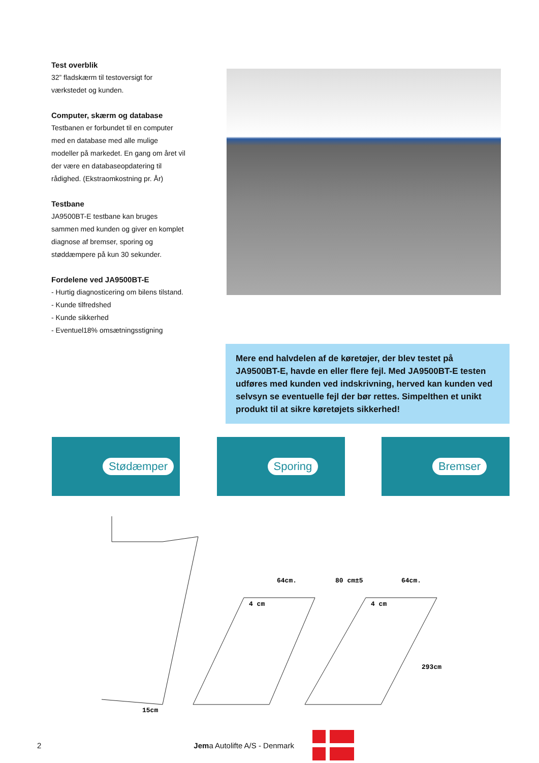Test overblik
32” fladskærm til testoversigt for værkstedet og kunden.
Computer, skærm og database
Testbanen er forbundet til en computer med en database med alle mulige modeller på markedet. En gang om året vil der være en databaseopdatering til rådighed. (Ekstraomkostning pr. År)
Testbane
JA9500BT-E testbane kan bruges sammen med kunden og giver en komplet diagnose af bremser, sporing og støddæmpere på kun 30 sekunder.
Fordelene ved JA9500BT-E
- Hurtig diagnosticering om bilens tilstand.
- Kunde tilfredshed
- Kunde sikkerhed
- Eventuel18% omsætningsstigning
Mere end halvdelen af de køretøjer, der blev testet på JA9500BT-E, havde en eller flere fejl. Med JA9500BT-E testen udføres med kunden ved indskrivning, herved kan kunden ved selvsyn se eventuelle fejl der bør rettes. Simpelthen et unikt produkt til at sikre køretøjets sikkerhed!
Stødæmper Sporing Bremser
64cm.
80 cm±5
64cm.
4 cm
4 cm
293cm
15cm
2 Jema Autolifte A/S - Denmark